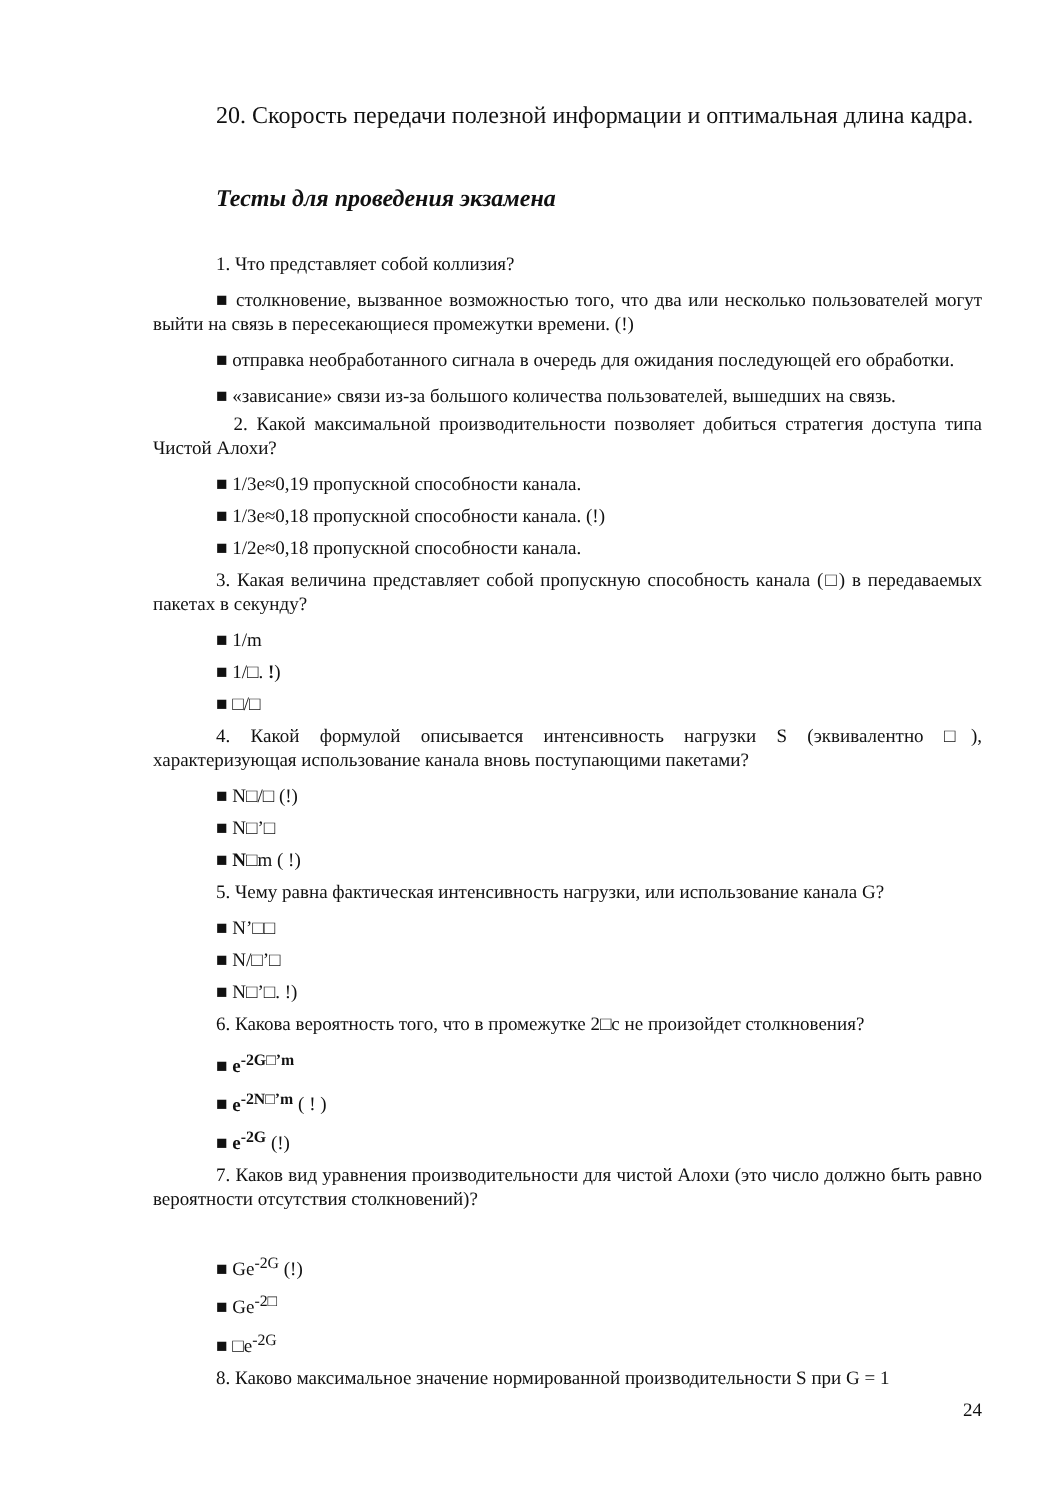20. Скорость передачи полезной информации и оптимальная длина кадра.
Тесты для проведения экзамена
1. Что представляет собой коллизия?
■ столкновение, вызванное возможностью того, что два или несколько пользователей могут выйти на связь в пересекающиеся промежутки времени. (!)
■ отправка необработанного сигнала в очередь для ожидания последующей его обработки.
■ «зависание» связи из-за большого количества пользователей, вышедших на связь.
2. Какой максимальной производительности позволяет добиться стратегия доступа типа Чистой Алохи?
■ 1/3e≈0,19 пропускной способности канала.
■ 1/3e≈0,18 пропускной способности канала. (!)
■ 1/2e≈0,18 пропускной способности канала.
3. Какая величина представляет собой пропускную способность канала (□) в передаваемых пакетах в секунду?
■ 1/m
■ 1/□. !)
■ □/□
4. Какой формулой описывается интенсивность нагрузки S (эквивалентно □), характеризующая использование канала вновь поступающими пакетами?
■ N□/□ (!)
■ N□’□
■ N□m ( !)
5. Чему равна фактическая интенсивность нагрузки, или использование канала G?
■ N’□□
■ N/□’□
■ N□’□. !)
6. Какова вероятность того, что в промежутке 2□с не произойдет столкновения?
■ e<sup>-2G□’m</sup>
■ e<sup>-2N□’m</sup> ( ! )
■ e<sup>-2G</sup> (!)
7. Каков вид уравнения производительности для чистой Алохи (это число должно быть равно вероятности отсутствия столкновений)?
■ Ge<sup>-2G</sup> (!)
■ Ge<sup>-2□</sup>
■ □e<sup>-2G</sup>
8. Каково максимальное значение нормированной производительности S при G = 1
24